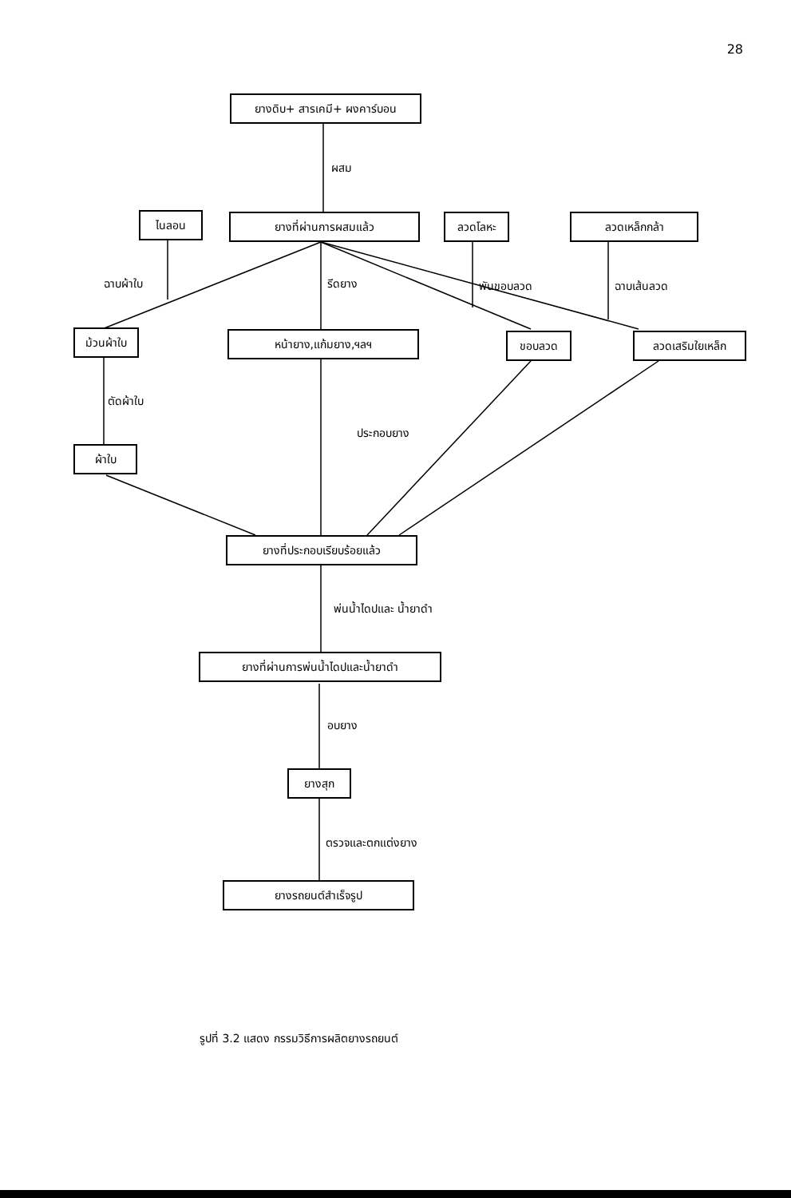28
ยางดิบ+ สารเคมี+ ผงคาร์บอน
ผสม
ไนลอน ยางที่ผ่านการผสมแล้ว ลวดโลหะ ลวดเหล็กกล้า
ฉาบผ้าใบ รีดยาง พันขอบลวด ฉาบเส้นลวด
ม้วนผ้าใบ หน้ายาง,แก้มยาง,ฯลฯ ขอบลวด ลวดเสริมใยเหล็ก
ตัดผ้าใบ
ประกอบยาง
ผ้าใบ
ยางที่ประกอบเรียบร้อยแล้ว
พ่นน้ำไดปและ น้ำยาดำ
ยางที่ผ่านการพ่นน้ำไดปและน้ำยาดำ
อบยาง
ยางสุก
ตรวจและตกแต่งยาง
ยางรถยนต์สำเร็จรูป
รูปที่ 3.2 แสดง กรรมวิธีการผลิตยางรถยนต์